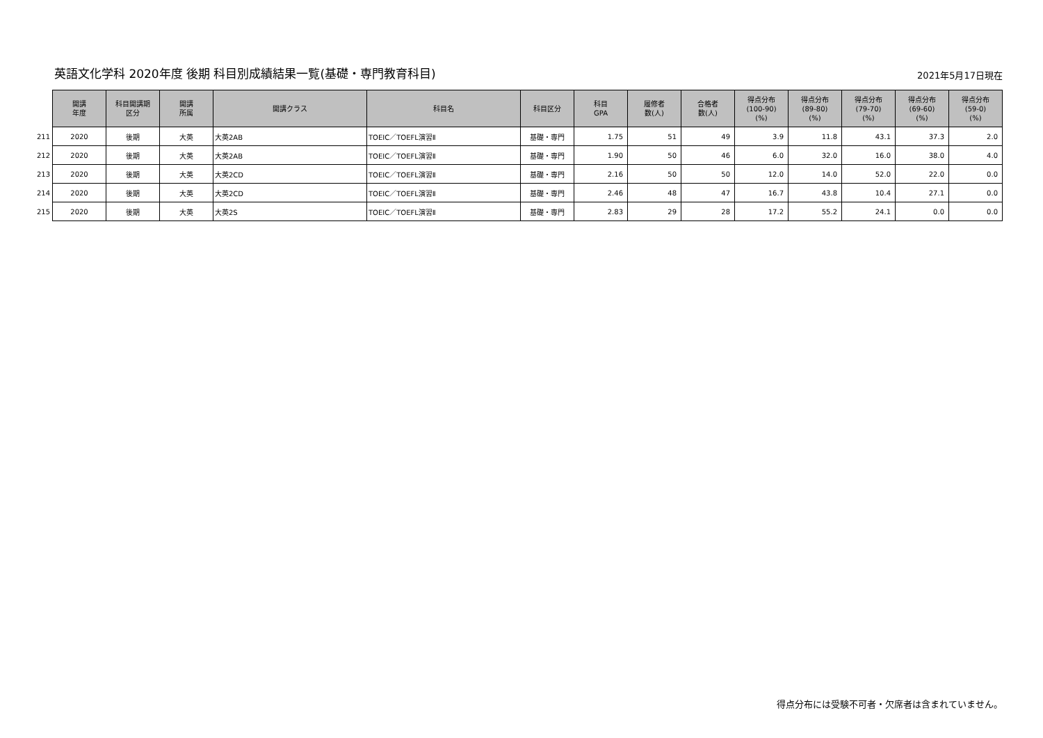英語文化学科 2020年度 後期 科目別成績結果一覧(基礎・専門教育科目)
2021年5月17日現在
| | 開講 年度 | 科目開講期 区分 | 開講 所属 | 開講クラス | 科目名 | 科目区分 | 科目 GPA | 履修者 数(人) | 合格者 数(人) | 得点分布 (100-90) (%) | 得点分布 (89-80) (%) | 得点分布 (79-70) (%) | 得点分布 (69-60) (%) | 得点分布 (59-0) (%) |
| 211 | 2020 | 後期 | 大英 | 大英2AB | TOEIC／TOEFL演習Ⅱ | 基礎・専門 | 1.75 | 51 | 49 | 3.9 | 11.8 | 43.1 | 37.3 | 2.0 |
| 212 | 2020 | 後期 | 大英 | 大英2AB | TOEIC／TOEFL演習Ⅱ | 基礎・専門 | 1.90 | 50 | 46 | 6.0 | 32.0 | 16.0 | 38.0 | 4.0 |
| 213 | 2020 | 後期 | 大英 | 大英2CD | TOEIC／TOEFL演習Ⅱ | 基礎・専門 | 2.16 | 50 | 50 | 12.0 | 14.0 | 52.0 | 22.0 | 0.0 |
| 214 | 2020 | 後期 | 大英 | 大英2CD | TOEIC／TOEFL演習Ⅱ | 基礎・専門 | 2.46 | 48 | 47 | 16.7 | 43.8 | 10.4 | 27.1 | 0.0 |
| 215 | 2020 | 後期 | 大英 | 大英2S | TOEIC／TOEFL演習Ⅱ | 基礎・専門 | 2.83 | 29 | 28 | 17.2 | 55.2 | 24.1 | 0.0 | 0.0 |
得点分布には受験不可者・欠席者は含まれていません。